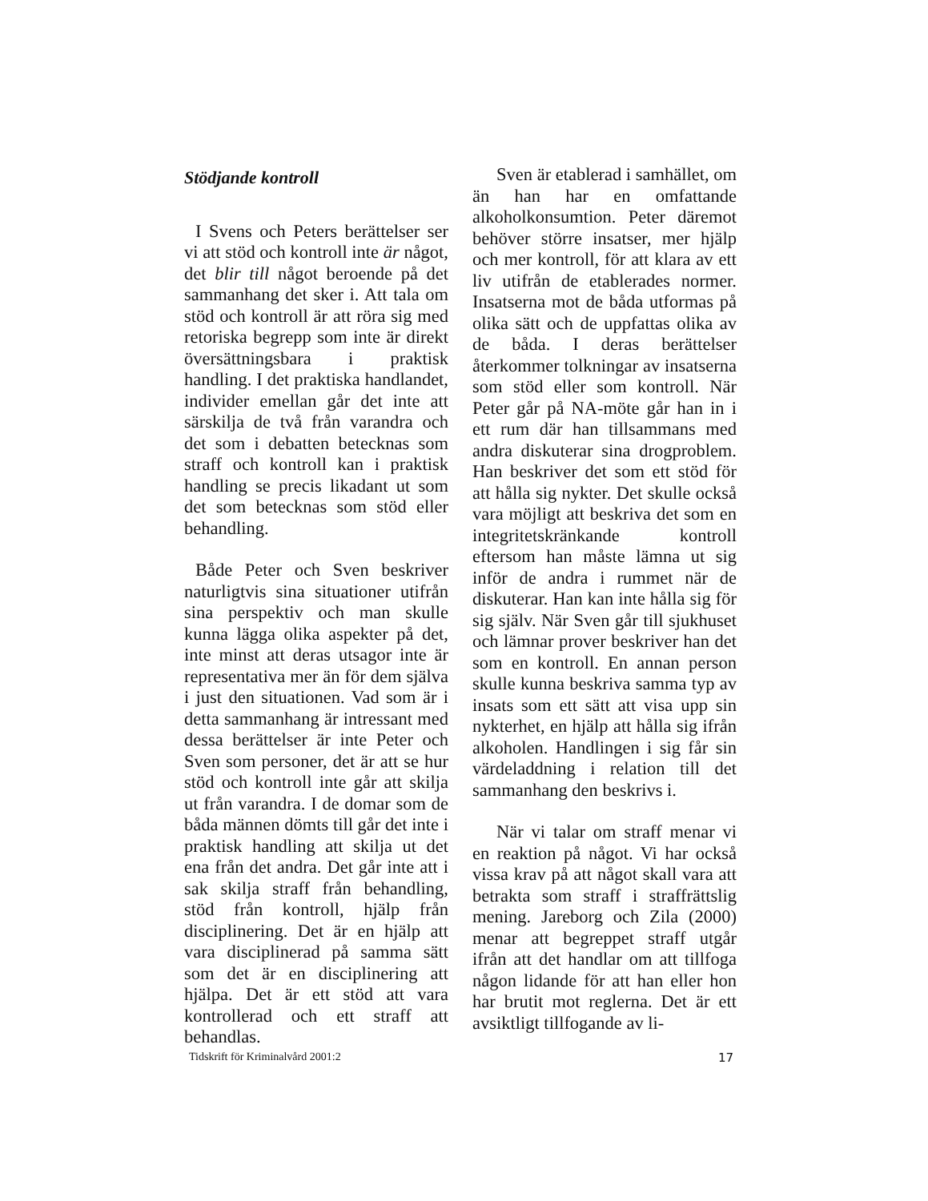Stödjande kontroll
I Svens och Peters berättelser ser vi att stöd och kontroll inte är något, det blir till något beroende på det sammanhang det sker i. Att tala om stöd och kontroll är att röra sig med retoriska begrepp som inte är direkt översättningsbara i praktisk handling. I det praktiska handlandet, individer emellan går det inte att särskilja de två från varandra och det som i debatten betecknas som straff och kontroll kan i praktisk handling se precis likadant ut som det som betecknas som stöd eller behandling.
Både Peter och Sven beskriver naturligtvis sina situationer utifrån sina perspektiv och man skulle kunna lägga olika aspekter på det, inte minst att deras utsagor inte är representativa mer än för dem själva i just den situationen. Vad som är i detta sammanhang är intressant med dessa berättelser är inte Peter och Sven som personer, det är att se hur stöd och kontroll inte går att skilja ut från varandra. I de domar som de båda männen dömts till går det inte i praktisk handling att skilja ut det ena från det andra. Det går inte att i sak skilja straff från behandling, stöd från kontroll, hjälp från disciplinering. Det är en hjälp att vara disciplinerad på samma sätt som det är en disciplinering att hjälpa. Det är ett stöd att vara kontrollerad och ett straff att behandlas.
Sven är etablerad i samhället, om än han har en omfattande alkoholkonsumtion. Peter däremot behöver större insatser, mer hjälp och mer kontroll, för att klara av ett liv utifrån de etablerades normer. Insatserna mot de båda utformas på olika sätt och de uppfattas olika av de båda. I deras berättelser återkommer tolkningar av insatserna som stöd eller som kontroll. När Peter går på NA-möte går han in i ett rum där han tillsammans med andra diskuterar sina drogproblem. Han beskriver det som ett stöd för att hålla sig nykter. Det skulle också vara möjligt att beskriva det som en integritetskränkande kontroll eftersom han måste lämna ut sig inför de andra i rummet när de diskuterar. Han kan inte hålla sig för sig själv. När Sven går till sjukhuset och lämnar prover beskriver han det som en kontroll. En annan person skulle kunna beskriva samma typ av insats som ett sätt att visa upp sin nykterhet, en hjälp att hålla sig ifrån alkoholen. Handlingen i sig får sin värdeladdning i relation till det sammanhang den beskrivs i.
När vi talar om straff menar vi en reaktion på något. Vi har också vissa krav på att något skall vara att betrakta som straff i straffrättslig mening. Jareborg och Zila (2000) menar att begreppet straff utgår ifrån att det handlar om att tillfoga någon lidande för att han eller hon har brutit mot reglerna. Det är ett avsiktligt tillfogande av li-
Tidskrift för Kriminalvård 2001:2 17